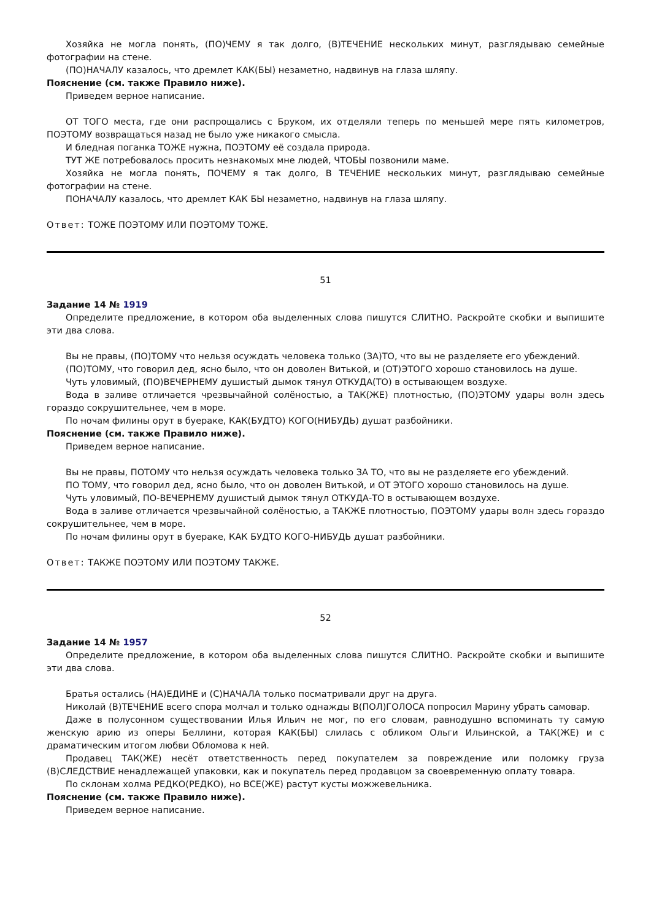Хозяйка не могла понять, (ПО)ЧЕМУ я так долго, (В)ТЕЧЕНИЕ нескольких минут, разглядываю семейные фотографии на стене.
(ПО)НАЧАЛУ казалось, что дремлет КАК(БЫ) незаметно, надвинув на глаза шляпу.
Пояснение (см. также Правило ниже).
Приведем верное написание.
ОТ ТОГО места, где они распрощались с Бруком, их отделяли теперь по меньшей мере пять километров, ПОЭТОМУ возвращаться назад не было уже никакого смысла.
И бледная поганка ТОЖЕ нужна, ПОЭТОМУ её создала природа.
ТУТ ЖЕ потребовалось просить незнакомых мне людей, ЧТОБЫ позвонили маме.
Хозяйка не могла понять, ПОЧЕМУ я так долго, В ТЕЧЕНИЕ нескольких минут, разглядываю семейные фотографии на стене.
ПОНАЧАЛУ казалось, что дремлет КАК БЫ незаметно, надвинув на глаза шляпу.
Ответ: ТОЖЕ ПОЭТОМУ ИЛИ ПОЭТОМУ ТОЖЕ.
51
Задание 14 № 1919
Определите предложение, в котором оба выделенных слова пишутся СЛИТНО. Раскройте скобки и выпишите эти два слова.
Вы не правы, (ПО)ТОМУ что нельзя осуждать человека только (ЗА)ТО, что вы не разделяете его убеждений.
(ПО)ТОМУ, что говорил дед, ясно было, что он доволен Витькой, и (ОТ)ЭТОГО хорошо становилось на душе.
Чуть уловимый, (ПО)ВЕЧЕРНЕМУ душистый дымок тянул ОТКУДА(ТО) в остывающем воздухе.
Вода в заливе отличается чрезвычайной солёностью, а ТАК(ЖЕ) плотностью, (ПО)ЭТОМУ удары волн здесь гораздо сокрушительнее, чем в море.
По ночам филины орут в буераке, КАК(БУДТО) КОГО(НИБУДЬ) душат разбойники.
Пояснение (см. также Правило ниже).
Приведем верное написание.
Вы не правы, ПОТОМУ что нельзя осуждать человека только ЗА ТО, что вы не разделяете его убеждений.
ПО ТОМУ, что говорил дед, ясно было, что он доволен Витькой, и ОТ ЭТОГО хорошо становилось на душе.
Чуть уловимый, ПО-ВЕЧЕРНЕМУ душистый дымок тянул ОТКУДА-ТО в остывающем воздухе.
Вода в заливе отличается чрезвычайной солёностью, а ТАКЖЕ плотностью, ПОЭТОМУ удары волн здесь гораздо сокрушительнее, чем в море.
По ночам филины орут в буераке, КАК БУДТО КОГО-НИБУДЬ душат разбойники.
Ответ: ТАКЖЕ ПОЭТОМУ ИЛИ ПОЭТОМУ ТАКЖЕ.
52
Задание 14 № 1957
Определите предложение, в котором оба выделенных слова пишутся СЛИТНО. Раскройте скобки и выпишите эти два слова.
Братья остались (НА)ЕДИНЕ и (С)НАЧАЛА только посматривали друг на друга.
Николай (В)ТЕЧЕНИЕ всего спора молчал и только однажды В(ПОЛ)ГОЛОСА попросил Марину убрать самовар.
Даже в полусонном существовании Илья Ильич не мог, по его словам, равнодушно вспоминать ту самую женскую арию из оперы Беллини, которая КАК(БЫ) слилась с обликом Ольги Ильинской, а ТАК(ЖЕ) и с драматическим итогом любви Обломова к ней.
Продавец ТАК(ЖЕ) несёт ответственность перед покупателем за повреждение или поломку груза (В)СЛЕДСТВИЕ ненадлежащей упаковки, как и покупатель перед продавцом за своевременную оплату товара.
По склонам холма РЕДКО(РЕДКО), но ВСЕ(ЖЕ) растут кусты можжевельника.
Пояснение (см. также Правило ниже).
Приведем верное написание.